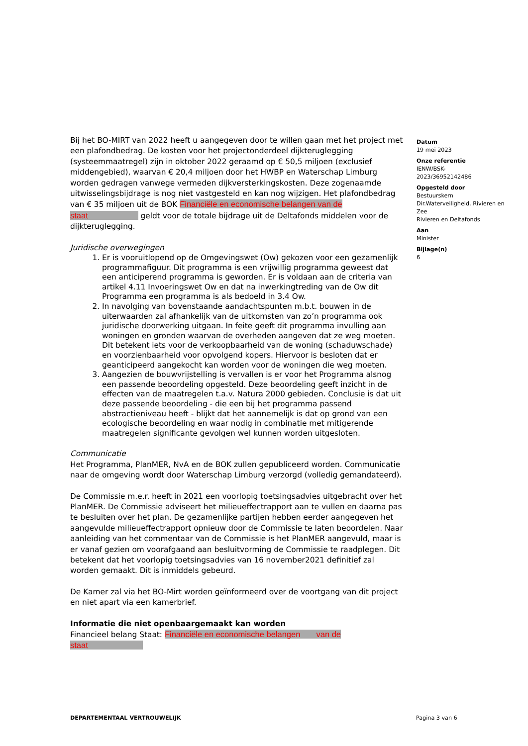Bij het BO-MIRT van 2022 heeft u aangegeven door te willen gaan met het project met een plafondbedrag. De kosten voor het projectonderdeel dijkteruglegging (systeemmaatregel) zijn in oktober 2022 geraamd op € 50,5 miljoen (exclusief middengebied), waarvan € 20,4 miljoen door het HWBP en Waterschap Limburg worden gedragen vanwege vermeden dijkversterkingskosten. Deze zogenaamde uitwisselingsbijdrage is nog niet vastgesteld en kan nog wijzigen. Het plafondbedrag van € 35 miljoen uit de BOK Financiële en economische belangen van de staat geldt voor de totale bijdrage uit de Deltafonds middelen voor de dijkteruglegging.
Juridische overwegingen
1. Er is vooruitlopend op de Omgevingswet (Ow) gekozen voor een gezamenlijk programmafiguur. Dit programma is een vrijwillig programma geweest dat een anticiperend programma is geworden. Er is voldaan aan de criteria van artikel 4.11 Invoeringswet Ow en dat na inwerkingtreding van de Ow dit Programma een programma is als bedoeld in 3.4 Ow.
2. In navolging van bovenstaande aandachtspunten m.b.t. bouwen in de uiterwaarden zal afhankelijk van de uitkomsten van zo’n programma ook juridische doorwerking uitgaan. In feite geeft dit programma invulling aan woningen en gronden waarvan de overheden aangeven dat ze weg moeten. Dit betekent iets voor de verkoopbaarheid van de woning (schaduwschade) en voorzienbaarheid voor opvolgend kopers. Hiervoor is besloten dat er geanticipeerd aangekocht kan worden voor de woningen die weg moeten.
3. Aangezien de bouwvrijstelling is vervallen is er voor het Programma alsnog een passende beoordeling opgesteld. Deze beoordeling geeft inzicht in de effecten van de maatregelen t.a.v. Natura 2000 gebieden. Conclusie is dat uit deze passende beoordeling - die een bij het programma passend abstractieniveau heeft - blijkt dat het aannemelijk is dat op grond van een ecologische beoordeling en waar nodig in combinatie met mitigerende maatregelen significante gevolgen wel kunnen worden uitgesloten.
Communicatie
Het Programma, PlanMER, NvA en de BOK zullen gepubliceerd worden. Communicatie naar de omgeving wordt door Waterschap Limburg verzorgd (volledig gemandateerd).
De Commissie m.e.r. heeft in 2021 een voorlopig toetsingsadvies uitgebracht over het PlanMER. De Commissie adviseert het milieueffectrapport aan te vullen en daarna pas te besluiten over het plan. De gezamenlijke partijen hebben eerder aangegeven het aangevulde milieueffectrapport opnieuw door de Commissie te laten beoordelen. Naar aanleiding van het commentaar van de Commissie is het PlanMER aangevuld, maar is er vanaf gezien om voorafgaand aan besluitvorming de Commissie te raadplegen. Dit betekent dat het voorlopig toetsingsadvies van 16 november2021 definitief zal worden gemaakt. Dit is inmiddels gebeurd.
De Kamer zal via het BO-Mirt worden geïnformeerd over de voortgang van dit project en niet apart via een kamerbrief.
Informatie die niet openbaargemaakt kan worden
Financieel belang Staat: Financiële en economische belangen van de staat
Datum
19 mei 2023
Onze referentie
IENW/BSK-
2023/36952142486
Opgesteld door
Bestuurskern
Dir.Waterveiligheid, Rivieren en Zee
Rivieren en Deltafonds
Aan
Minister
Bijlage(n)
6
DEPARTEMENTAAL VERTROUWELIJK Pagina 3 van 6